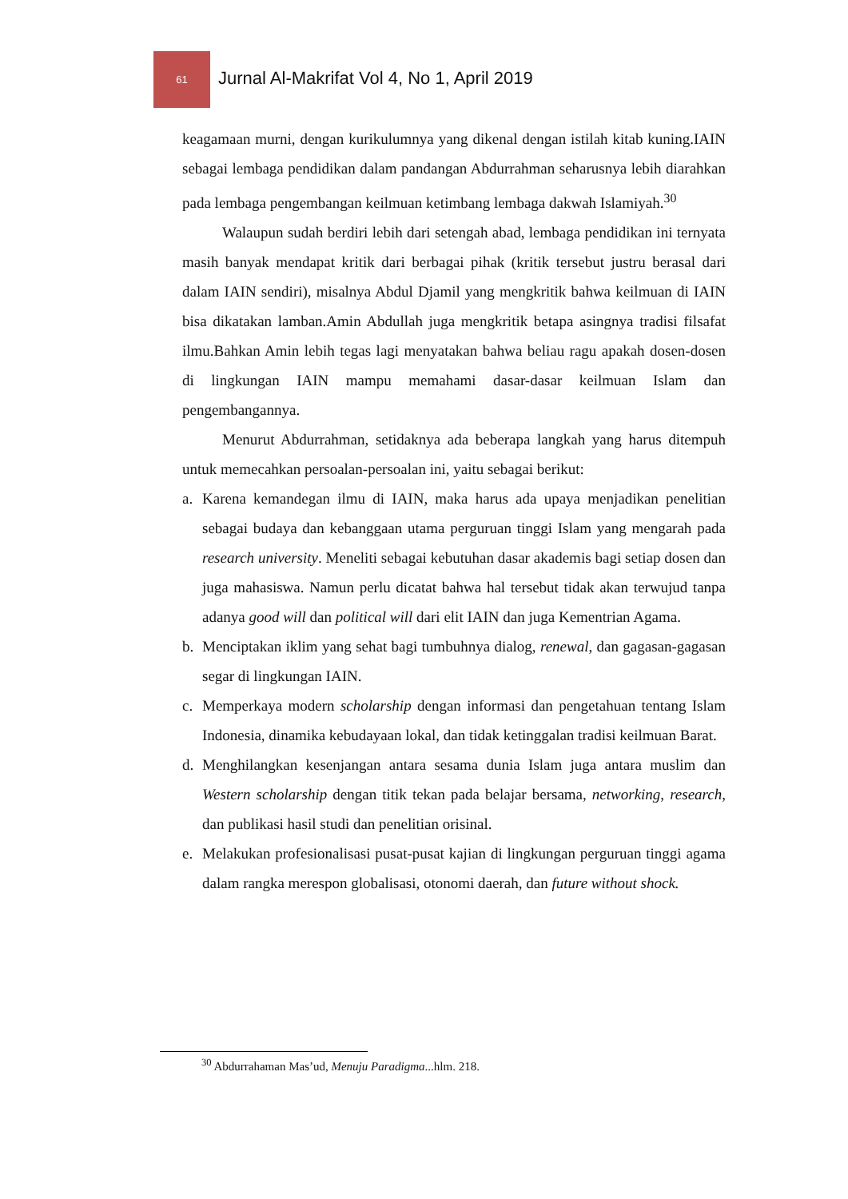61
Jurnal Al-Makrifat Vol 4, No 1, April 2019
keagamaan murni, dengan kurikulumnya yang dikenal dengan istilah kitab kuning.IAIN sebagai lembaga pendidikan dalam pandangan Abdurrahman seharusnya lebih diarahkan pada lembaga pengembangan keilmuan ketimbang lembaga dakwah Islamiyah.<sup>30</sup>
Walaupun sudah berdiri lebih dari setengah abad, lembaga pendidikan ini ternyata masih banyak mendapat kritik dari berbagai pihak (kritik tersebut justru berasal dari dalam IAIN sendiri), misalnya Abdul Djamil yang mengkritik bahwa keilmuan di IAIN bisa dikatakan lamban.Amin Abdullah juga mengkritik betapa asingnya tradisi filsafat ilmu.Bahkan Amin lebih tegas lagi menyatakan bahwa beliau ragu apakah dosen-dosen di lingkungan IAIN mampu memahami dasar-dasar keilmuan Islam dan pengembangannya.
Menurut Abdurrahman, setidaknya ada beberapa langkah yang harus ditempuh untuk memecahkan persoalan-persoalan ini, yaitu sebagai berikut:
a. Karena kemandegan ilmu di IAIN, maka harus ada upaya menjadikan penelitian sebagai budaya dan kebanggaan utama perguruan tinggi Islam yang mengarah pada research university. Meneliti sebagai kebutuhan dasar akademis bagi setiap dosen dan juga mahasiswa. Namun perlu dicatat bahwa hal tersebut tidak akan terwujud tanpa adanya good will dan political will dari elit IAIN dan juga Kementrian Agama.
b. Menciptakan iklim yang sehat bagi tumbuhnya dialog, renewal, dan gagasan-gagasan segar di lingkungan IAIN.
c. Memperkaya modern scholarship dengan informasi dan pengetahuan tentang Islam Indonesia, dinamika kebudayaan lokal, dan tidak ketinggalan tradisi keilmuan Barat.
d. Menghilangkan kesenjangan antara sesama dunia Islam juga antara muslim dan Western scholarship dengan titik tekan pada belajar bersama, networking, research, dan publikasi hasil studi dan penelitian orisinal.
e. Melakukan profesionalisasi pusat-pusat kajian di lingkungan perguruan tinggi agama dalam rangka merespon globalisasi, otonomi daerah, dan future without shock.
<sup>30</sup> Abdurrahaman Mas’ud, Menuju Paradigma...hlm. 218.